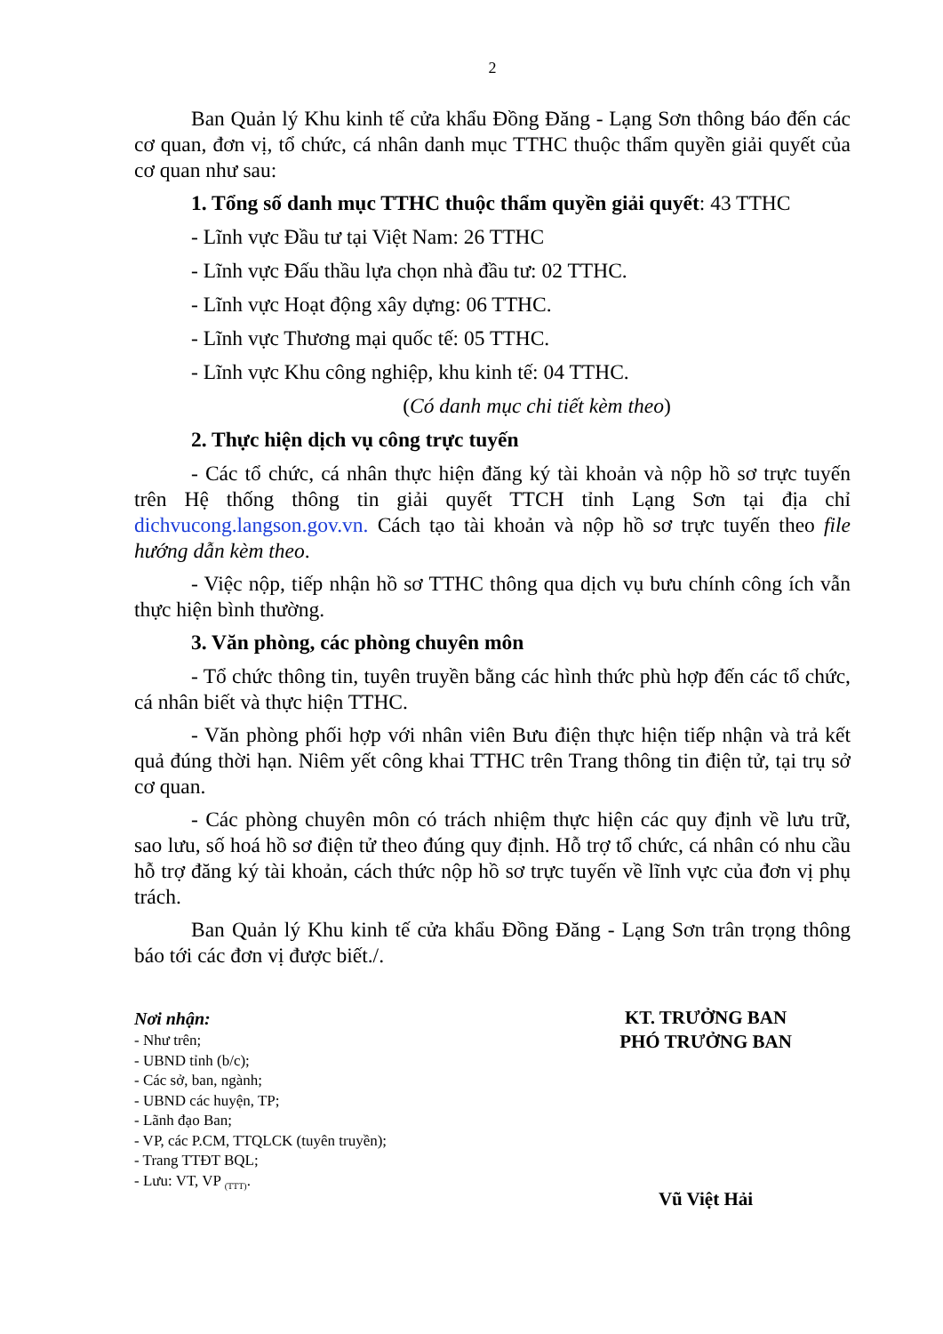2
Ban Quản lý Khu kinh tế cửa khẩu Đồng Đăng - Lạng Sơn thông báo đến các cơ quan, đơn vị, tổ chức, cá nhân danh mục TTHC thuộc thẩm quyền giải quyết của cơ quan như sau:
1. Tổng số danh mục TTHC thuộc thẩm quyền giải quyết: 43 TTHC
- Lĩnh vực Đầu tư tại Việt Nam: 26 TTHC
- Lĩnh vực Đấu thầu lựa chọn nhà đầu tư: 02 TTHC.
- Lĩnh vực Hoạt động xây dựng: 06 TTHC.
- Lĩnh vực Thương mại quốc tế: 05 TTHC.
- Lĩnh vực Khu công nghiệp, khu kinh tế: 04 TTHC.
(Có danh mục chi tiết kèm theo)
2. Thực hiện dịch vụ công trực tuyến
- Các tổ chức, cá nhân thực hiện đăng ký tài khoản và nộp hồ sơ trực tuyến trên Hệ thống thông tin giải quyết TTCH tỉnh Lạng Sơn tại địa chỉ dichvucong.langson.gov.vn. Cách tạo tài khoản và nộp hồ sơ trực tuyến theo file hướng dẫn kèm theo.
- Việc nộp, tiếp nhận hồ sơ TTHC thông qua dịch vụ bưu chính công ích vẫn thực hiện bình thường.
3. Văn phòng, các phòng chuyên môn
- Tổ chức thông tin, tuyên truyền bằng các hình thức phù hợp đến các tổ chức, cá nhân biết và thực hiện TTHC.
- Văn phòng phối hợp với nhân viên Bưu điện thực hiện tiếp nhận và trả kết quả đúng thời hạn. Niêm yết công khai TTHC trên Trang thông tin điện tử, tại trụ sở cơ quan.
- Các phòng chuyên môn có trách nhiệm thực hiện các quy định về lưu trữ, sao lưu, số hoá hồ sơ điện tử theo đúng quy định. Hỗ trợ tổ chức, cá nhân có nhu cầu hỗ trợ đăng ký tài khoản, cách thức nộp hồ sơ trực tuyến về lĩnh vực của đơn vị phụ trách.
Ban Quản lý Khu kinh tế cửa khẩu Đồng Đăng - Lạng Sơn trân trọng thông báo tới các đơn vị được biết./.
Nơi nhận:
- Như trên;
- UBND tỉnh (b/c);
- Các sở, ban, ngành;
- UBND các huyện, TP;
- Lãnh đạo Ban;
- VP, các P.CM, TTQLCK (tuyên truyền);
- Trang TTĐT BQL;
- Lưu: VT, VP <sub>(TTT)</sub>.
KT. TRƯỞNG BAN
PHÓ TRƯỞNG BAN
Vũ Việt Hải